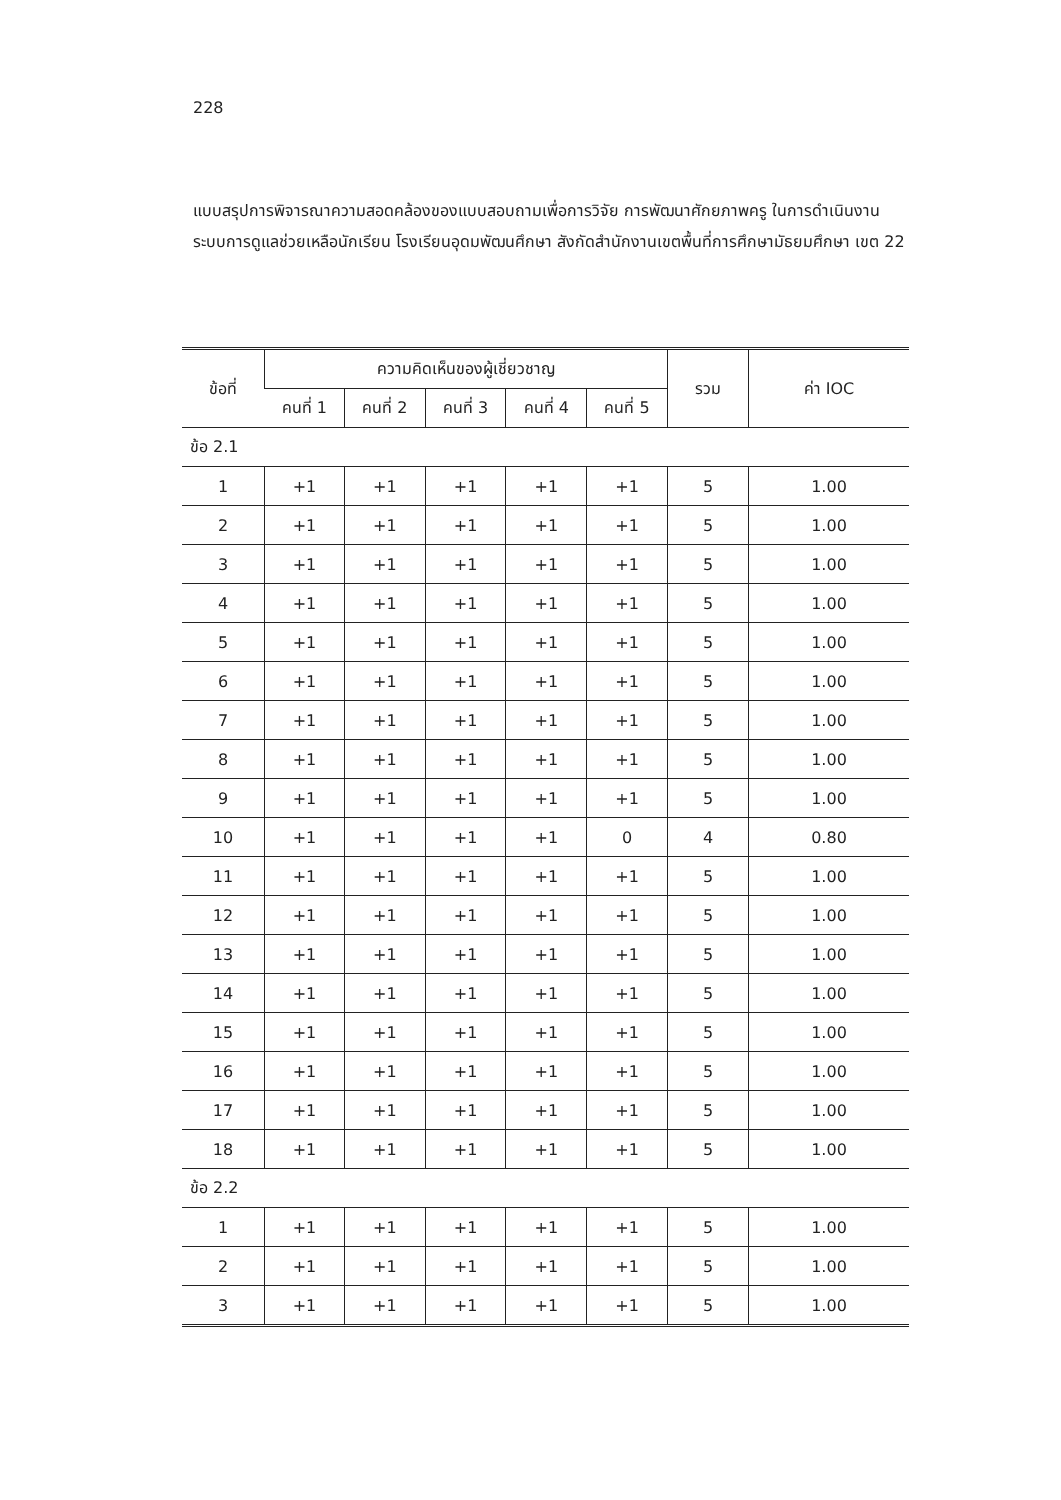228
แบบสรุปการพิจารณาความสอดคล้องของแบบสอบถามเพื่อการวิจัย การพัฒนาศักยภาพครู ในการดำเนินงานระบบการดูแลช่วยเหลือนักเรียน โรงเรียนอุดมพัฒนศึกษา สังกัดสำนักงานเขตพื้นที่การศึกษามัธยมศึกษา เขต 22
| ข้อที่ | ความคิดเห็นของผู้เชี่ยวชาญ | | | | | รวม | ค่า IOC |
| --- | --- | --- | --- | --- | --- | --- | --- |
| | คนที่ 1 | คนที่ 2 | คนที่ 3 | คนที่ 4 | คนที่ 5 | | |
| ข้อ 2.1 | | | | | | | |
| 1 | +1 | +1 | +1 | +1 | +1 | 5 | 1.00 |
| 2 | +1 | +1 | +1 | +1 | +1 | 5 | 1.00 |
| 3 | +1 | +1 | +1 | +1 | +1 | 5 | 1.00 |
| 4 | +1 | +1 | +1 | +1 | +1 | 5 | 1.00 |
| 5 | +1 | +1 | +1 | +1 | +1 | 5 | 1.00 |
| 6 | +1 | +1 | +1 | +1 | +1 | 5 | 1.00 |
| 7 | +1 | +1 | +1 | +1 | +1 | 5 | 1.00 |
| 8 | +1 | +1 | +1 | +1 | +1 | 5 | 1.00 |
| 9 | +1 | +1 | +1 | +1 | +1 | 5 | 1.00 |
| 10 | +1 | +1 | +1 | +1 | 0 | 4 | 0.80 |
| 11 | +1 | +1 | +1 | +1 | +1 | 5 | 1.00 |
| 12 | +1 | +1 | +1 | +1 | +1 | 5 | 1.00 |
| 13 | +1 | +1 | +1 | +1 | +1 | 5 | 1.00 |
| 14 | +1 | +1 | +1 | +1 | +1 | 5 | 1.00 |
| 15 | +1 | +1 | +1 | +1 | +1 | 5 | 1.00 |
| 16 | +1 | +1 | +1 | +1 | +1 | 5 | 1.00 |
| 17 | +1 | +1 | +1 | +1 | +1 | 5 | 1.00 |
| 18 | +1 | +1 | +1 | +1 | +1 | 5 | 1.00 |
| ข้อ 2.2 | | | | | | | |
| 1 | +1 | +1 | +1 | +1 | +1 | 5 | 1.00 |
| 2 | +1 | +1 | +1 | +1 | +1 | 5 | 1.00 |
| 3 | +1 | +1 | +1 | +1 | +1 | 5 | 1.00 |